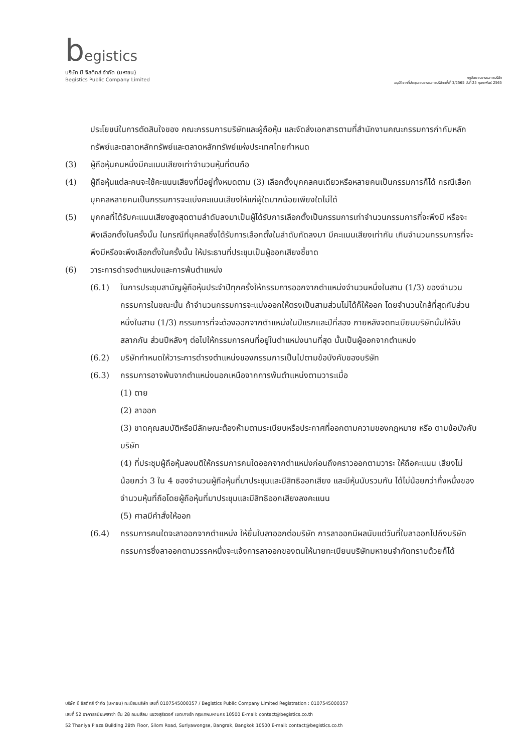begistics
บริษัท บี จิสติกส์ จำกัด (มหาชน)
Begistics Public Company Limited
กฎบัตรคณะกรรมการบริษัท
อนุมัติจากที่ประชุมคณะกรรมการบริษัทครั้งที่ 3/2565 วันที่ 25 กุมภาพันธ์ 2565
ประโยชน์ในการตัดสินใจของ คณะกรรมการบริษัทและผู้ถือหุ้น และจัดส่งเอกสารตามที่สำนักงานคณะกรรมการกำกับหลักทรัพย์และตลาดหลักทรัพย์และตลาดหลักทรัพย์แห่งประเทศไทยกำหนด
(3) ผู้ถือหุ้นคนหนึ่งมีคะแนนเสียงเท่าจำนวนหุ้นที่ตนถือ
(4) ผู้ถือหุ้นแต่ละคนจะใช้คะแนนเสียงที่มีอยู่ทั้งหมดตาม (3) เลือกตั้งบุคคลคนเดียวหรือหลายคนเป็นกรรมการก็ได้ กรณีเลือกบุคคลหลายคนเป็นกรรมการจะแบ่งคะแนนเสียงให้แก่ผู้ใดมากน้อยเพียงใดไม่ได้
(5) บุคคลที่ได้รับคะแนนเสียงสูงสุดตามลำดับลงมาเป็นผู้ได้รับการเลือกตั้งเป็นกรรมการเท่าจำนวนกรรมการที่จะพึงมี หรือจะพึงเลือกตั้งในครั้งนั้น ในกรณีที่บุคคลซึ่งได้รับการเลือกตั้งในลำดับถัดลงมา มีคะแนนเสียงเท่ากัน เกินจำนวนกรรมการที่จะพึงมีหรือจะพึงเลือกตั้งในครั้งนั้น ให้ประธานที่ประชุมเป็นผู้ออกเสียงชี้ขาด
(6) วาระการดำรงตำแหน่งและการพ้นตำแหน่ง
(6.1) ในการประชุมสามัญผู้ถือหุ้นประจำปีทุกครั้งให้กรรมการออกจากตำแหน่งจำนวนหนึ่งในสาม (1/3) ของจำนวนกรรมการในขณะนั้น ถ้าจำนวนกรรมการจะแบ่งออกให้ตรงเป็นสามส่วนไม่ได้ก็ให้ออก โดยจำนวนใกล้ที่สุดกับส่วนหนึ่งในสาม (1/3) กรรมการที่จะต้องออกจากตำแหน่งในปีแรกและปีที่สอง ภายหลังจดทะเบียนบริษัทนั้นให้จับสลากกัน ส่วนปีหลังๆ ต่อไปให้กรรมการคนที่อยู่ในตำแหน่งนานที่สุด นั้นเป็นผู้ออกจากตำแหน่ง
(6.2) บริษัทกำหนดให้วาระการดำรงตำแหน่งของกรรมการเป็นไปตามข้อบังคับของบริษัท
(6.3) กรรมการอาจพ้นจากตำแหน่งนอกเหนือจากการพ้นตำแหน่งตามวาระเมื่อ
(1) ตาย
(2) ลาออก
(3) ขาดคุณสมบัติหรือมีลักษณะต้องห้ามตามระเบียบหรือประกาศที่ออกตามความของกฎหมาย หรือ ตามข้อบังคับบริษัท
(4) ที่ประชุมผู้ถือหุ้นลงมติให้กรรมการคนใดออกจากตำแหน่งก่อนถึงคราวออกตามวาระ ให้ถือคะแนน เสียงไม่น้อยกว่า 3 ใน 4 ของจำนวนผู้ถือหุ้นที่มาประชุมและมีสิทธิออกเสียง และมีหุ้นนับรวมกัน ได้ไม่น้อยกว่ากึ่งหนึ่งของจำนวนหุ้นที่ถือโดยผู้ถือหุ้นที่มาประชุมและมีสิทธิออกเสียงลงคะแนน
(5) ศาลมีคำสั่งให้ออก
(6.4) กรรมการคนใดจะลาออกจากตำแหน่ง ให้ยื่นใบลาออกต่อบริษัท การลาออกมีผลนับแต่วันที่ใบลาออกไปถึงบริษัท กรรมการซึ่งลาออกตามวรรคหนึ่งจะแจ้งการลาออกของตนให้นายทะเบียนบริษัทมหาชนจำกัดทราบด้วยก็ได้
บริษัท บี จิสติกส์ จำกัด (มหาชน) ทะเบียนบริษัท เลขที่ 0107545000357 / Begistics Public Company Limited Registration : 0107545000357
เลขที่ 52 อาคารธนิยะพลาซ่า ชั้น 28 ถนนสีลม แขวงสุริยวงศ์ เขตบางรัก กรุงเทพมหานคร 10500 E-mail: contact@begistics.co.th
52 Thaniya Plaza Building 28th Floor, Silom Road, Suriyawongse, Bangrak, Bangkok 10500 E-mail: contact@begistics.co.th